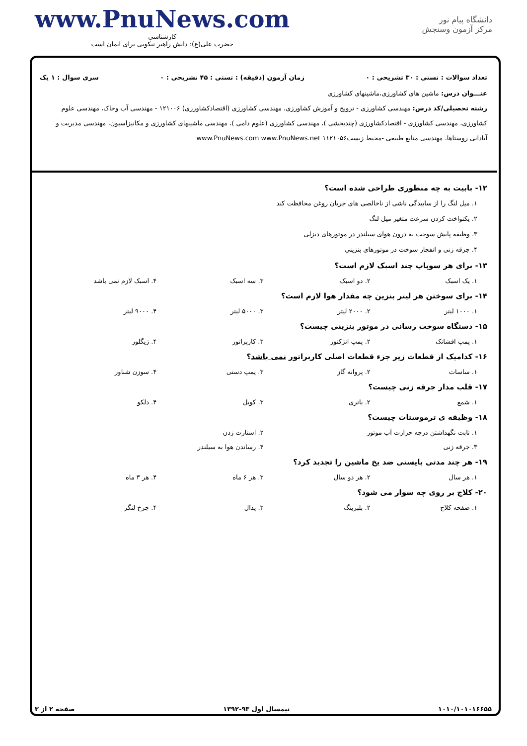دانشگاه پیام نور
مرکز آزمون وسنجش
www.PnuNews.com
کارشناسی
حضرت علی(ع): دانش راهبر نیکویی برای ایمان است
تعداد سوالات : تستی : ۳۰ تشریحی : ۰ زمان آزمون (دقیقه) : تستی : ۴۵ تشریحی : ۰ سری سوال : ۱ یک
عنـــوان درس: ماشین های کشاورزی،ماشینهای کشاورزی
رشته تحصیلی/کد درس: مهندسی کشاورزی - ترویج و آموزش کشاورزی، مهندسی کشاورزی (اقتصادکشاورزی) ۱۲۱۰۰۶ - مهندسی آب وخاک، مهندسی علوم کشاورزی، مهندسی کشاورزی - اقتصادکشاورزی (چندبخشی )، مهندسی کشاورزی (علوم دامی )، مهندسی ماشینهای کشاورزی و مکانیزاسیون، مهندسی مدیریت و آبادانی روستاها، مهندسی منابع طبیعی -محیط زیست۱۱۲۱۰۵۶ www.PnuNews.com www.PnuNews.net
۱۲- بابیت به چه منظوری طراحی شده است؟
۱. میل لنگ را از ساییدگی ناشی از ناخالصی های جریان روغن محافظت کند
۲. یکنواخت کردن سرعت متغیر میل لنگ
۳. وظیفه پایش سوخت به درون هوای سیلندر در موتورهای دیزلی
۴. جرقه زنی و انفجار سوخت در موتورهای بنزینی
۱۳- برای هر سوپاپ چند اسبک لازم است؟
۱. یک اسبک ۲. دو اسبک ۳. سه اسبک ۴. اسبک لازم نمی باشد
۱۴- برای سوختن هر لیتر بنزین چه مقدار هوا لازم است؟
۱. ۱۰۰۰ لیتر ۲. ۲۰۰۰ لیتر ۳. ۵۰۰۰ لیتر ۴. ۹۰۰۰ لیتر
۱۵- دستگاه سوخت رسانی در موتور بنزینی چیست؟
۱. پمپ افشانک ۲. پمپ انژکتور ۳. کاربراتور ۴. ژیگلور
۱۶- کدامیک از قطعات زیر جزء قطعات اصلی کاربراتور نمی باشد؟
۱. ساسات ۲. پروانه گاز ۳. پمپ دستی ۴. سوزن شناور
۱۷- قلب مدار جرقه زنی چیست؟
۱. شمع ۲. باتری ۳. کویل ۴. دلکو
۱۸- وظیفه ی ترموستات چیست؟
۱. ثابت نگهداشتن درجه حرارت آب موتور ۲. استارت زدن
۳. جرقه زنی ۴. رساندن هوا به سیلندر
۱۹- هر چند مدتی بایستی ضد یخ ماشین را تجدید کرد؟
۱. هر سال ۲. هر دو سال ۳. هر ۶ ماه ۴. هر ۳ ماه
۲۰- کلاچ بر روی چه سوار می شود؟
۱. صفحه کلاچ ۲. بلبرینگ ۳. پدال ۴. چرخ لنگر
۱۰۱۰/۱۰۱۰۱۶۶۵۵ نیمسال اول ۹۳-۱۳۹۲ صفحه ۲ از ۳